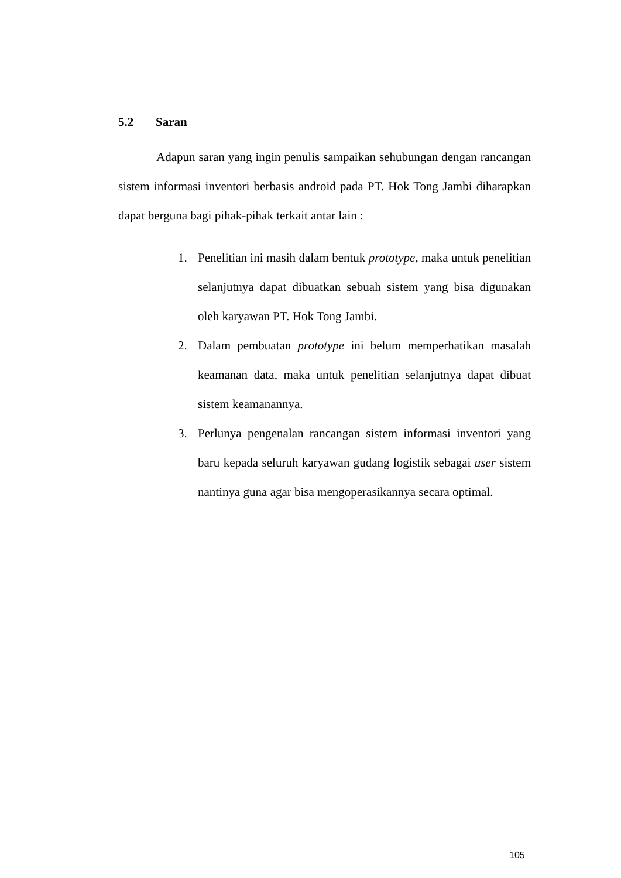5.2 Saran
Adapun saran yang ingin penulis sampaikan sehubungan dengan rancangan sistem informasi inventori berbasis android pada PT. Hok Tong Jambi diharapkan dapat berguna bagi pihak-pihak terkait antar lain :
1. Penelitian ini masih dalam bentuk prototype, maka untuk penelitian selanjutnya dapat dibuatkan sebuah sistem yang bisa digunakan oleh karyawan PT. Hok Tong Jambi.
2. Dalam pembuatan prototype ini belum memperhatikan masalah keamanan data, maka untuk penelitian selanjutnya dapat dibuat sistem keamanannya.
3. Perlunya pengenalan rancangan sistem informasi inventori yang baru kepada seluruh karyawan gudang logistik sebagai user sistem nantinya guna agar bisa mengoperasikannya secara optimal.
105